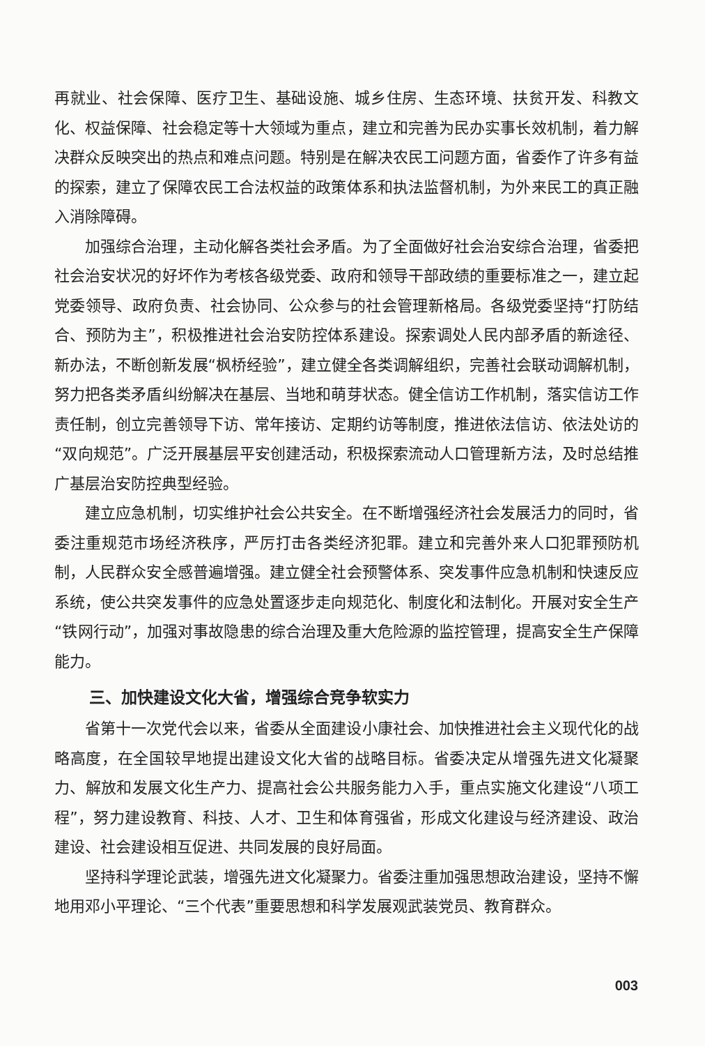再就业、社会保障、医疗卫生、基础设施、城乡住房、生态环境、扶贫开发、科教文化、权益保障、社会稳定等十大领域为重点，建立和完善为民办实事长效机制，着力解决群众反映突出的热点和难点问题。特别是在解决农民工问题方面，省委作了许多有益的探索，建立了保障农民工合法权益的政策体系和执法监督机制，为外来民工的真正融入消除障碍。
加强综合治理，主动化解各类社会矛盾。为了全面做好社会治安综合治理，省委把社会治安状况的好坏作为考核各级党委、政府和领导干部政绩的重要标准之一，建立起党委领导、政府负责、社会协同、公众参与的社会管理新格局。各级党委坚持“打防结合、预防为主”，积极推进社会治安防控体系建设。探索调处人民内部矛盾的新途径、新办法，不断创新发展“枫桥经验”，建立健全各类调解组织，完善社会联动调解机制，努力把各类矛盾纠纷解决在基层、当地和萌芽状态。健全信访工作机制，落实信访工作责任制，创立完善领导下访、常年接访、定期约访等制度，推进依法信访、依法处访的“双向规范”。广泛开展基层平安创建活动，积极探索流动人口管理新方法，及时总结推广基层治安防控典型经验。
建立应急机制，切实维护社会公共安全。在不断增强经济社会发展活力的同时，省委注重规范市场经济秩序，严厉打击各类经济犯罪。建立和完善外来人口犯罪预防机制，人民群众安全感普遍增强。建立健全社会预警体系、突发事件应急机制和快速反应系统，使公共突发事件的应急处置逐步走向规范化、制度化和法制化。开展对安全生产“铁网行动”，加强对事故隐患的综合治理及重大危险源的监控管理，提高安全生产保障能力。
三、加快建设文化大省，增强综合竞争软实力
省第十一次党代会以来，省委从全面建设小康社会、加快推进社会主义现代化的战略高度，在全国较早地提出建设文化大省的战略目标。省委决定从增强先进文化凝聚力、解放和发展文化生产力、提高社会公共服务能力入手，重点实施文化建设“八项工程”，努力建设教育、科技、人才、卫生和体育强省，形成文化建设与经济建设、政治建设、社会建设相互促进、共同发展的良好局面。
坚持科学理论武装，增强先进文化凝聚力。省委注重加强思想政治建设，坚持不懈地用邓小平理论、“三个代表”重要思想和科学发展观武装党员、教育群众。
003